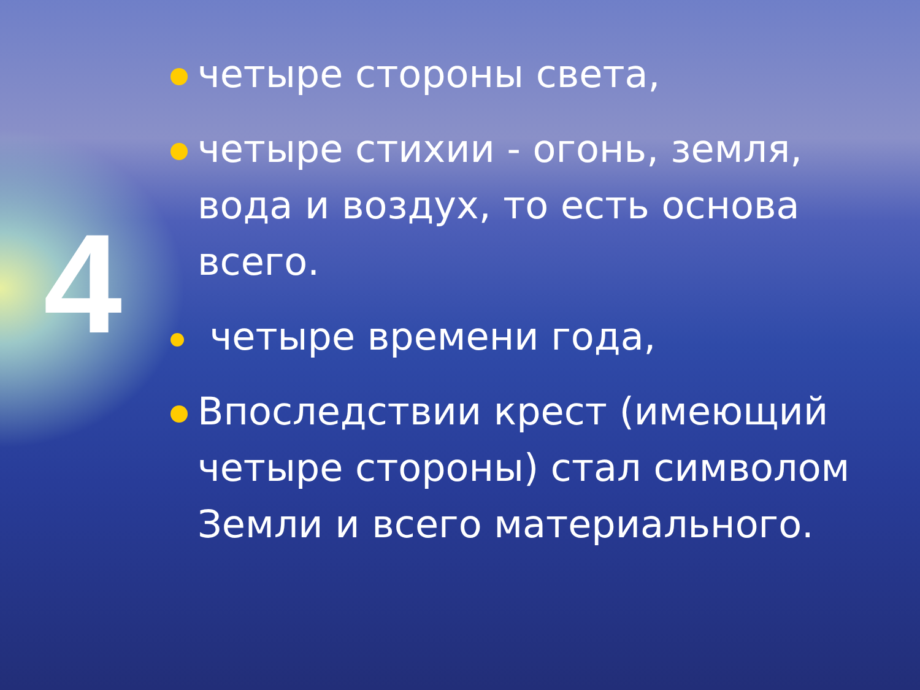4
четыре стороны света,
четыре стихии - огонь, земля, вода и воздух, то есть основа всего.
четыре времени года,
Впоследствии крест (имеющий четыре стороны) стал символом Земли и всего материального.